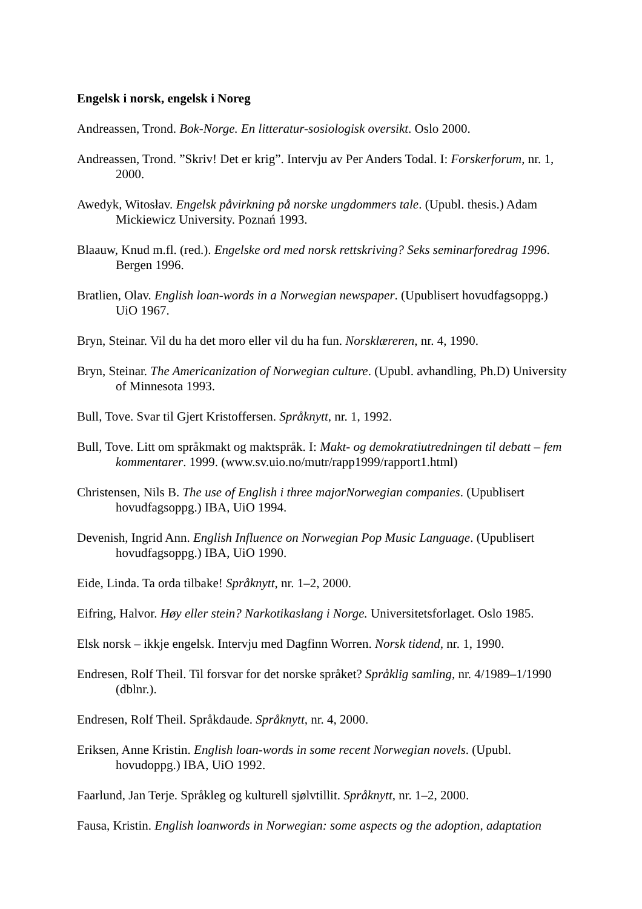Engelsk i norsk, engelsk i Noreg
Andreassen, Trond. Bok-Norge. En litteratur-sosiologisk oversikt. Oslo 2000.
Andreassen, Trond. ”Skriv! Det er krig”. Intervju av Per Anders Todal. I: Forskerforum, nr. 1, 2000.
Awedyk, Witosłav. Engelsk påvirkning på norske ungdommers tale. (Upubl. thesis.) Adam Mickiewicz University. Poznań 1993.
Blaauw, Knud m.fl. (red.). Engelske ord med norsk rettskriving? Seks seminarforedrag 1996. Bergen 1996.
Bratlien, Olav. English loan-words in a Norwegian newspaper. (Upublisert hovudfagsoppg.) UiO 1967.
Bryn, Steinar. Vil du ha det moro eller vil du ha fun. Norsklæreren, nr. 4, 1990.
Bryn, Steinar. The Americanization of Norwegian culture. (Upubl. avhandling, Ph.D) University of Minnesota 1993.
Bull, Tove. Svar til Gjert Kristoffersen. Språknytt, nr. 1, 1992.
Bull, Tove. Litt om språkmakt og maktspråk. I: Makt- og demokratiutredningen til debatt – fem kommentarer. 1999. (www.sv.uio.no/mutr/rapp1999/rapport1.html)
Christensen, Nils B. The use of English i three majorNorwegian companies. (Upublisert hovudfagsoppg.) IBA, UiO 1994.
Devenish, Ingrid Ann. English Influence on Norwegian Pop Music Language. (Upublisert hovudfagsoppg.) IBA, UiO 1990.
Eide, Linda. Ta orda tilbake! Språknytt, nr. 1–2, 2000.
Eifring, Halvor. Høy eller stein? Narkotikaslang i Norge. Universitetsforlaget. Oslo 1985.
Elsk norsk – ikkje engelsk. Intervju med Dagfinn Worren. Norsk tidend, nr. 1, 1990.
Endresen, Rolf Theil. Til forsvar for det norske språket? Språklig samling, nr. 4/1989–1/1990 (dblnr.).
Endresen, Rolf Theil. Språkdaude. Språknytt, nr. 4, 2000.
Eriksen, Anne Kristin. English loan-words in some recent Norwegian novels. (Upubl. hovudoppg.) IBA, UiO 1992.
Faarlund, Jan Terje. Språkleg og kulturell sjølvtillit. Språknytt, nr. 1–2, 2000.
Fausa, Kristin. English loanwords in Norwegian: some aspects og the adoption, adaptation